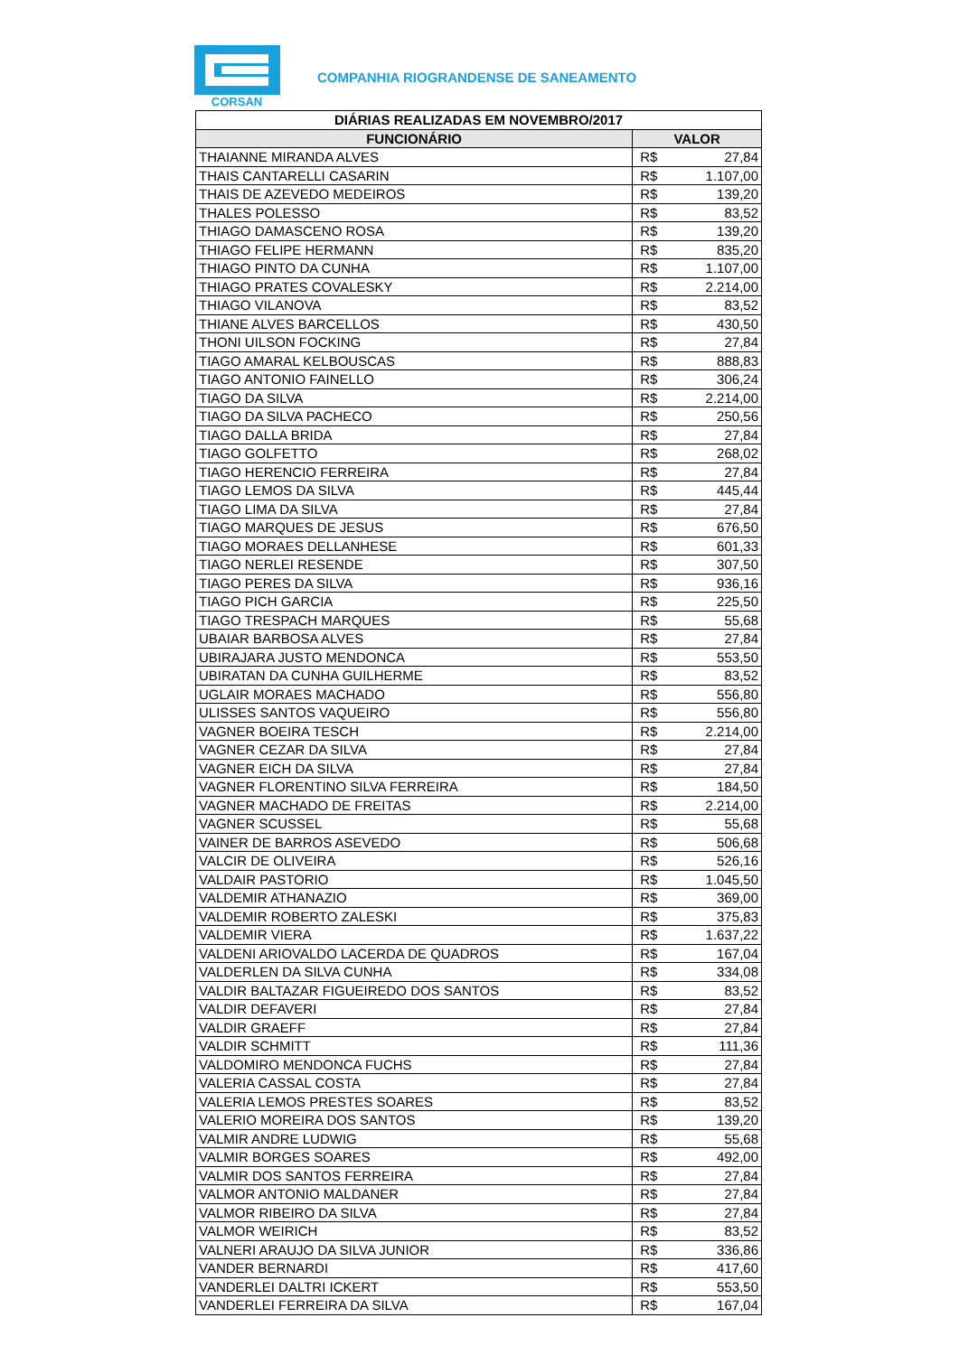CORSAN
COMPANHIA RIOGRANDENSE DE SANEAMENTO
| DIÁRIAS REALIZADAS EM NOVEMBRO/2017 | | |
| --- | --- | --- |
| FUNCIONÁRIO | VALOR | |
| THAIANNE MIRANDA ALVES | R$ | 27,84 |
| THAIS CANTARELLI CASARIN | R$ | 1.107,00 |
| THAIS DE AZEVEDO MEDEIROS | R$ | 139,20 |
| THALES POLESSO | R$ | 83,52 |
| THIAGO DAMASCENO ROSA | R$ | 139,20 |
| THIAGO FELIPE HERMANN | R$ | 835,20 |
| THIAGO PINTO DA CUNHA | R$ | 1.107,00 |
| THIAGO PRATES COVALESKY | R$ | 2.214,00 |
| THIAGO VILANOVA | R$ | 83,52 |
| THIANE ALVES BARCELLOS | R$ | 430,50 |
| THONI UILSON FOCKING | R$ | 27,84 |
| TIAGO AMARAL KELBOUSCAS | R$ | 888,83 |
| TIAGO ANTONIO FAINELLO | R$ | 306,24 |
| TIAGO DA SILVA | R$ | 2.214,00 |
| TIAGO DA SILVA PACHECO | R$ | 250,56 |
| TIAGO DALLA BRIDA | R$ | 27,84 |
| TIAGO GOLFETTO | R$ | 268,02 |
| TIAGO HERENCIO FERREIRA | R$ | 27,84 |
| TIAGO LEMOS DA SILVA | R$ | 445,44 |
| TIAGO LIMA DA SILVA | R$ | 27,84 |
| TIAGO MARQUES DE JESUS | R$ | 676,50 |
| TIAGO MORAES DELLANHESE | R$ | 601,33 |
| TIAGO NERLEI RESENDE | R$ | 307,50 |
| TIAGO PERES DA SILVA | R$ | 936,16 |
| TIAGO PICH GARCIA | R$ | 225,50 |
| TIAGO TRESPACH MARQUES | R$ | 55,68 |
| UBAIAR BARBOSA ALVES | R$ | 27,84 |
| UBIRAJARA JUSTO MENDONCA | R$ | 553,50 |
| UBIRATAN DA CUNHA GUILHERME | R$ | 83,52 |
| UGLAIR MORAES MACHADO | R$ | 556,80 |
| ULISSES SANTOS VAQUEIRO | R$ | 556,80 |
| VAGNER BOEIRA TESCH | R$ | 2.214,00 |
| VAGNER CEZAR DA SILVA | R$ | 27,84 |
| VAGNER EICH DA SILVA | R$ | 27,84 |
| VAGNER FLORENTINO SILVA FERREIRA | R$ | 184,50 |
| VAGNER MACHADO DE FREITAS | R$ | 2.214,00 |
| VAGNER SCUSSEL | R$ | 55,68 |
| VAINER DE BARROS ASEVEDO | R$ | 506,68 |
| VALCIR DE OLIVEIRA | R$ | 526,16 |
| VALDAIR PASTORIO | R$ | 1.045,50 |
| VALDEMIR ATHANAZIO | R$ | 369,00 |
| VALDEMIR ROBERTO ZALESKI | R$ | 375,83 |
| VALDEMIR VIERA | R$ | 1.637,22 |
| VALDENI ARIOVALDO LACERDA DE QUADROS | R$ | 167,04 |
| VALDERLEN DA SILVA CUNHA | R$ | 334,08 |
| VALDIR BALTAZAR FIGUEIREDO DOS SANTOS | R$ | 83,52 |
| VALDIR DEFAVERI | R$ | 27,84 |
| VALDIR GRAEFF | R$ | 27,84 |
| VALDIR SCHMITT | R$ | 111,36 |
| VALDOMIRO MENDONCA FUCHS | R$ | 27,84 |
| VALERIA CASSAL COSTA | R$ | 27,84 |
| VALERIA LEMOS PRESTES SOARES | R$ | 83,52 |
| VALERIO MOREIRA DOS SANTOS | R$ | 139,20 |
| VALMIR ANDRE LUDWIG | R$ | 55,68 |
| VALMIR BORGES SOARES | R$ | 492,00 |
| VALMIR DOS SANTOS FERREIRA | R$ | 27,84 |
| VALMOR ANTONIO MALDANER | R$ | 27,84 |
| VALMOR RIBEIRO DA SILVA | R$ | 27,84 |
| VALMOR WEIRICH | R$ | 83,52 |
| VALNERI ARAUJO DA SILVA JUNIOR | R$ | 336,86 |
| VANDER BERNARDI | R$ | 417,60 |
| VANDERLEI DALTRI ICKERT | R$ | 553,50 |
| VANDERLEI FERREIRA DA SILVA | R$ | 167,04 |